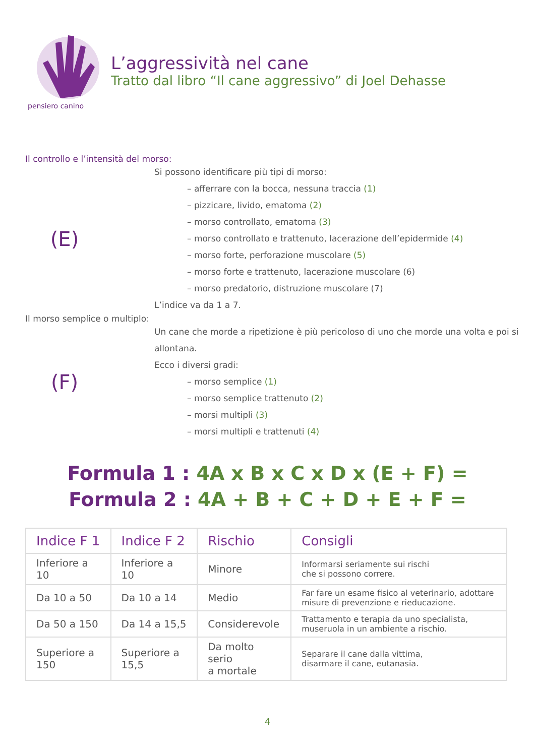pensiero canino
L’aggressività nel cane
Tratto dal libro “Il cane aggressivo” di Joel Dehasse
Il controllo e l’intensità del morso:
(E)
Si possono identificare più tipi di morso:
– afferrare con la bocca, nessuna traccia (1)
– pizzicare, livido, ematoma (2)
– morso controllato, ematoma (3)
– morso controllato e trattenuto, lacerazione dell’epidermide (4)
– morso forte, perforazione muscolare (5)
– morso forte e trattenuto, lacerazione muscolare (6)
– morso predatorio, distruzione muscolare (7)
L’indice va da 1 a 7.
Il morso semplice o multiplo:
(F)
Un cane che morde a ripetizione è più pericoloso di uno che morde una volta e poi si allontana.
Ecco i diversi gradi:
– morso semplice (1)
– morso semplice trattenuto (2)
– morsi multipli (3)
– morsi multipli e trattenuti (4)
Formula 1 : 4A x B x C x D x (E + F) =
Formula 2 : 4A + B + C + D + E + F =
| Indice F 1 | Indice F 2 | Rischio | Consigli |
| --- | --- | --- | --- |
| Inferiore a 10 | Inferiore a 10 | Minore | Informarsi seriamente sui rischi che si possono correre. |
| Da 10 a 50 | Da 10 a 14 | Medio | Far fare un esame fisico al veterinario, adottare misure di prevenzione e rieducazione. |
| Da 50 a 150 | Da 14 a 15,5 | Considerevole | Trattamento e terapia da uno specialista, museruola in un ambiente a rischio. |
| Superiore a 150 | Superiore a 15,5 | Da molto serio a mortale | Separare il cane dalla vittima, disarmare il cane, eutanasia. |
4